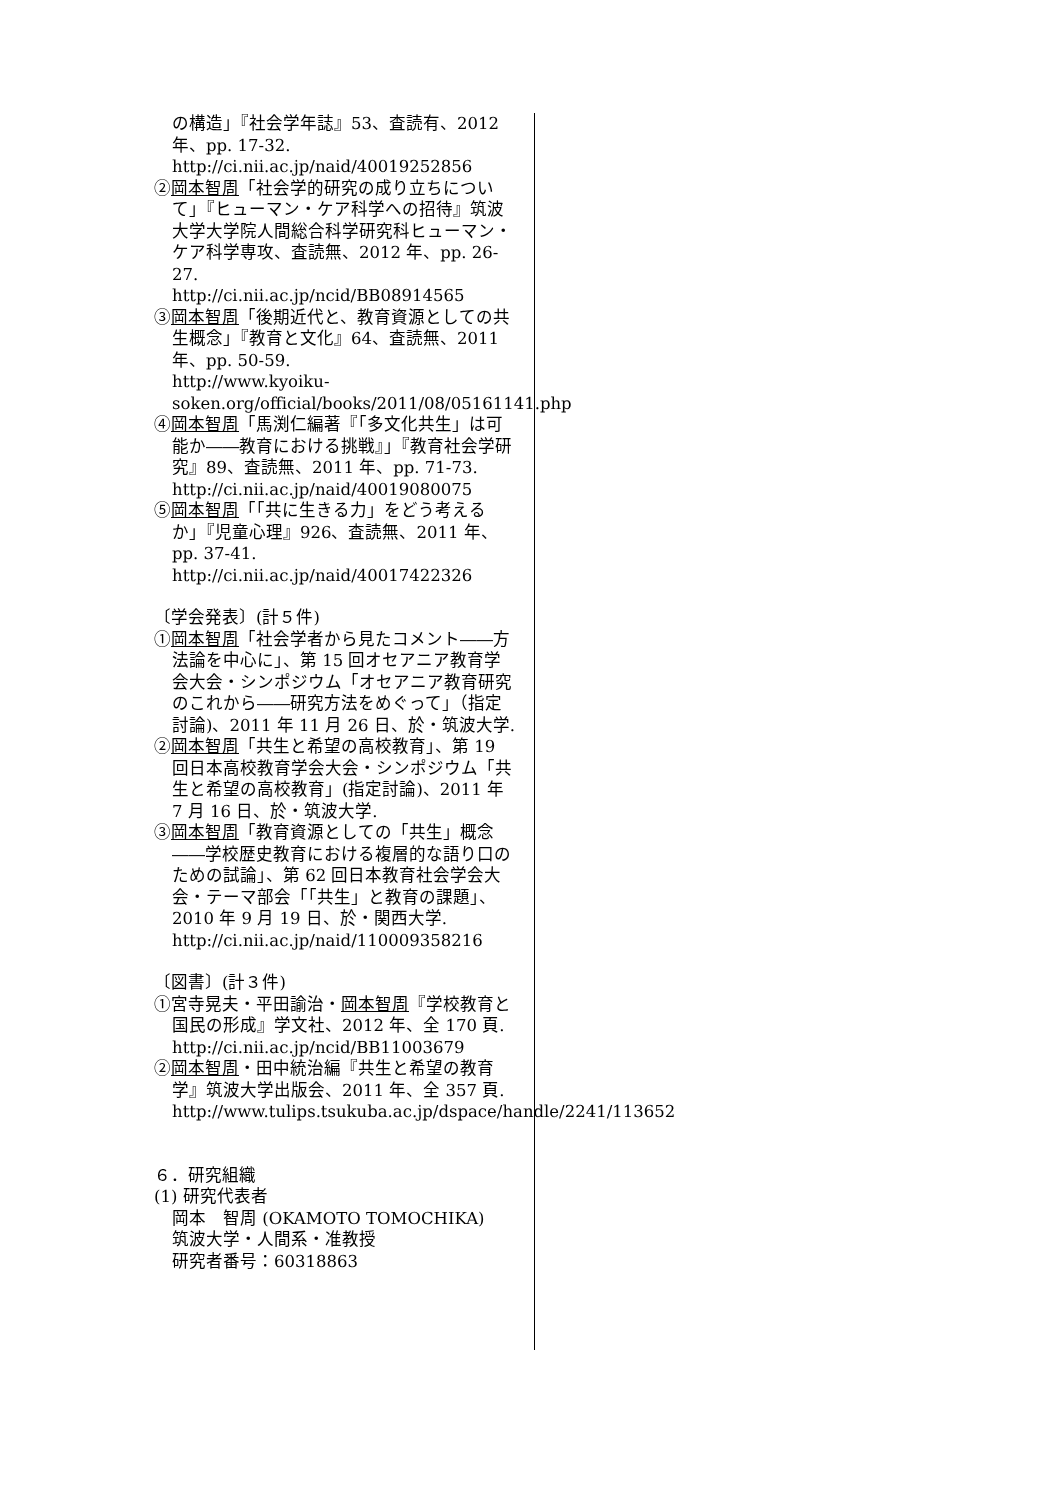の構造」『社会学年誌』53、査読有、2012年、pp. 17-32.
http://ci.nii.ac.jp/naid/40019252856
②岡本智周「社会学的研究の成り立ちについて」『ヒューマン・ケア科学への招待』筑波大学大学院人間総合科学研究科ヒューマン・ケア科学専攻、査読無、2012 年、pp. 26-27.
http://ci.nii.ac.jp/ncid/BB08914565
③岡本智周「後期近代と、教育資源としての共生概念」『教育と文化』64、査読無、2011年、pp. 50-59.
http://www.kyoiku-soken.org/official/books/2011/08/05161141.php
④岡本智周「馬渕仁編著『「多文化共生」は可能か――教育における挑戦』」『教育社会学研究』89、査読無、2011 年、pp. 71-73.
http://ci.nii.ac.jp/naid/40019080075
⑤岡本智周「「共に生きる力」をどう考えるか」『児童心理』926、査読無、2011 年、pp. 37-41.
http://ci.nii.ac.jp/naid/40017422326
〔学会発表〕(計５件)
①岡本智周「社会学者から見たコメント――方法論を中心に」、第 15 回オセアニア教育学会大会・シンポジウム「オセアニア教育研究のこれから――研究方法をめぐって」（指定討論)、2011 年 11 月 26 日、於・筑波大学.
②岡本智周「共生と希望の高校教育」、第 19 回日本高校教育学会大会・シンポジウム「共生と希望の高校教育」(指定討論)、2011 年 7 月 16 日、於・筑波大学.
③岡本智周「教育資源としての「共生」概念――学校歴史教育における複層的な語り口のための試論」、第 62 回日本教育社会学会大会・テーマ部会「「共生」と教育の課題」、2010 年 9 月 19 日、於・関西大学.
http://ci.nii.ac.jp/naid/110009358216
〔図書〕(計３件)
①宮寺晃夫・平田諭治・岡本智周『学校教育と国民の形成』学文社、2012 年、全 170 頁.
http://ci.nii.ac.jp/ncid/BB11003679
②岡本智周・田中統治編『共生と希望の教育学』筑波大学出版会、2011 年、全 357 頁.
http://www.tulips.tsukuba.ac.jp/dspace/handle/2241/113652
６．研究組織
(1) 研究代表者
岡本　智周 (OKAMOTO TOMOCHIKA)
筑波大学・人間系・准教授
研究者番号：60318863